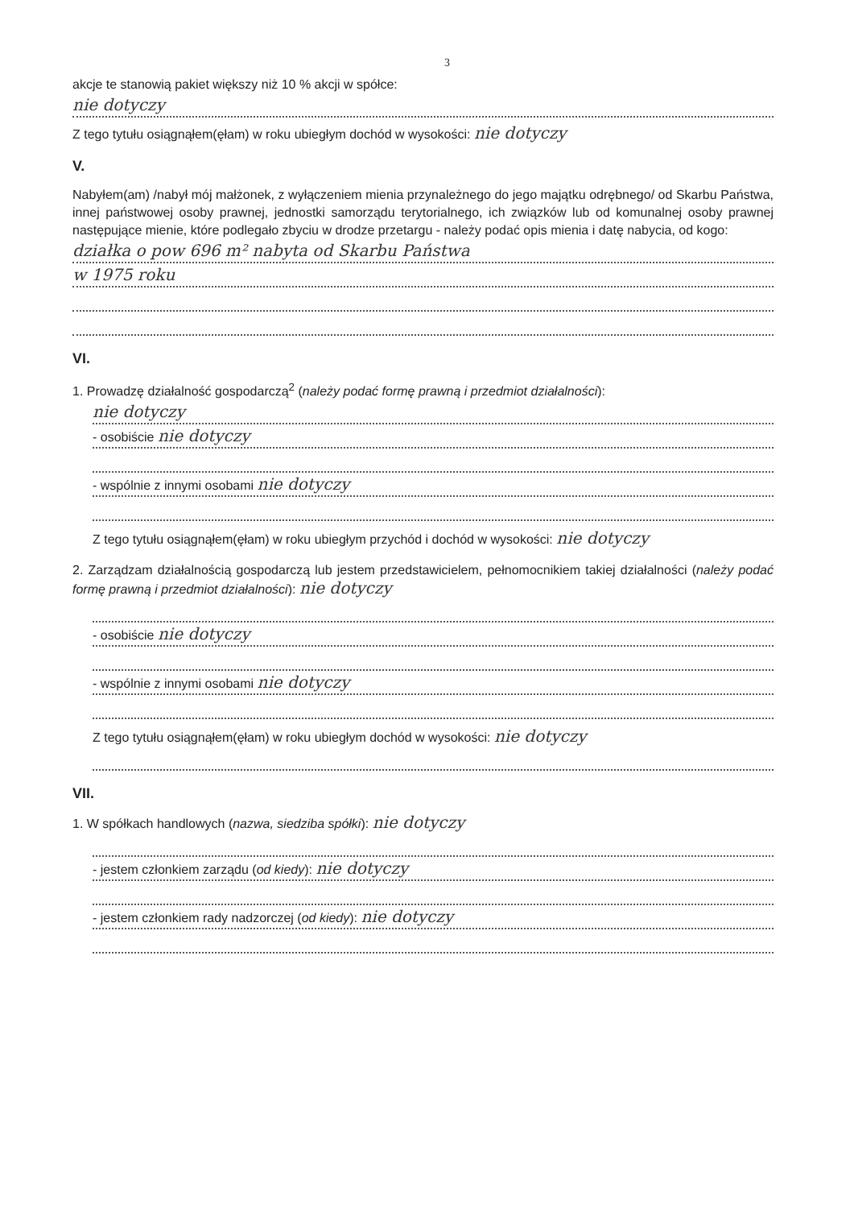3
akcje te stanowią pakiet większy niż 10 % akcji w spółce:
nie dotyczy
Z tego tytułu osiągnąłem(ęłam) w roku ubiegłym dochód w wysokości: nie dotyczy
V.
Nabyłem(am) /nabył mój małżonek, z wyłączeniem mienia przynależnego do jego majątku odrębnego/ od Skarbu Państwa, innej państwowej osoby prawnej, jednostki samorządu terytorialnego, ich związków lub od komunalnej osoby prawnej następujące mienie, które podlegało zbyciu w drodze przetargu - należy podać opis mienia i datę nabycia, od kogo:
działka o pow 696 m² nabyta od Skarbu Państwa
w 1975 roku
VI.
1. Prowadzę działalność gospodarczą<sup>2</sup> (należy podać formę prawną i przedmiot działalności):
nie dotyczy
- osobiście nie dotyczy
- wspólnie z innymi osobami nie dotyczy
Z tego tytułu osiągnąłem(ęłam) w roku ubiegłym przychód i dochód w wysokości: nie dotyczy
2. Zarządzam działalnością gospodarczą lub jestem przedstawicielem, pełnomocnikiem takiej działalności (należy podać formę prawną i przedmiot działalności): nie dotyczy
- osobiście nie dotyczy
- wspólnie z innymi osobami nie dotyczy
Z tego tytułu osiągnąłem(ęłam) w roku ubiegłym dochód w wysokości: nie dotyczy
VII.
1. W spółkach handlowych (nazwa, siedziba spółki): nie dotyczy
- jestem członkiem zarządu (od kiedy): nie dotyczy
- jestem członkiem rady nadzorczej (od kiedy): nie dotyczy